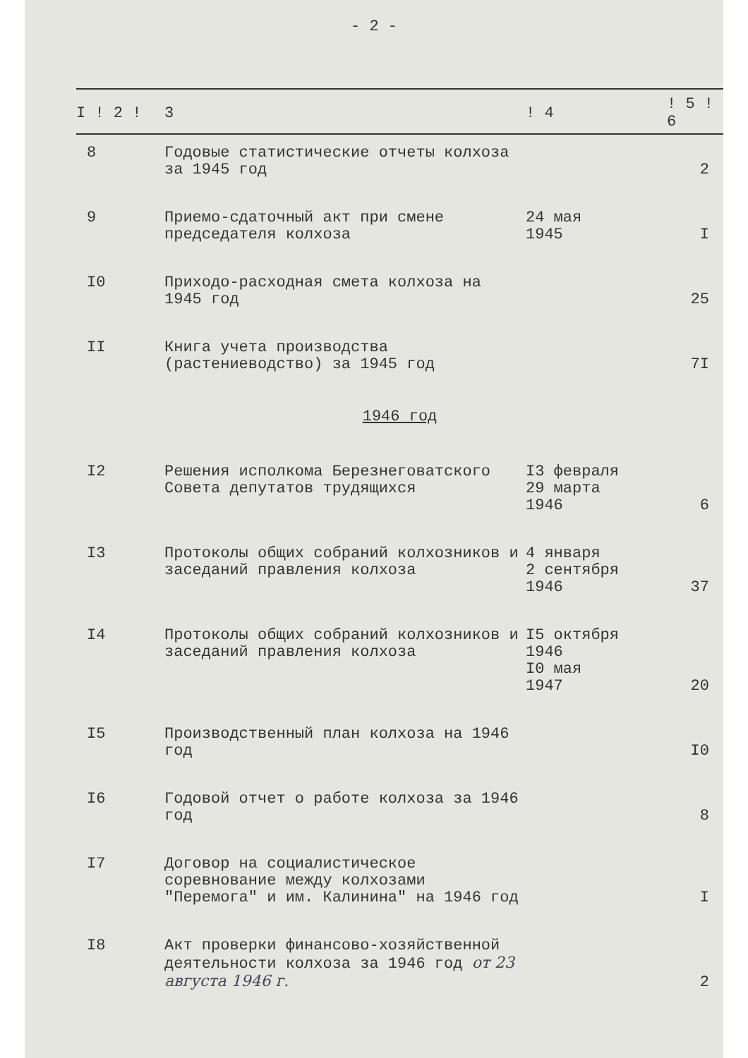- 2 -
| I ! 2 ! | 3 | ! 4 | ! 5 ! 6 |
| --- | --- | --- | --- |
| 8 | Годовые статистические отчеты колхоза за 1945 год | | 2 |
| 9 | Приемо-сдаточный акт при смене председателя колхоза | 24 мая 1945 | I |
| I0 | Приходо-расходная смета колхоза на 1945 год | | 25 |
| II | Книга учета производства (растениеводство) за 1945 год | | 7I |
| 1946 год | | | |
| I2 | Решения исполкома Березнеговатского Совета депутатов трудящихся | I3 февраля 29 марта 1946 | 6 |
| I3 | Протоколы общих собраний колхозников и заседаний правления колхоза | 4 января 2 сентября 1946 | 37 |
| I4 | Протоколы общих собраний колхозников и заседаний правления колхоза | I5 октября 1946 I0 мая 1947 | 20 |
| I5 | Производственный план колхоза на 1946 год | | I0 |
| I6 | Годовой отчет о работе колхоза за 1946 год | | 8 |
| I7 | Договор на социалистическое соревнование между колхозами "Перемога" и им. Калинина" на 1946 год | | I |
| I8 | Акт проверки финансово-хозяйственной деятельности колхоза за 1946 год от 23 августа 1946 г. | | 2 |